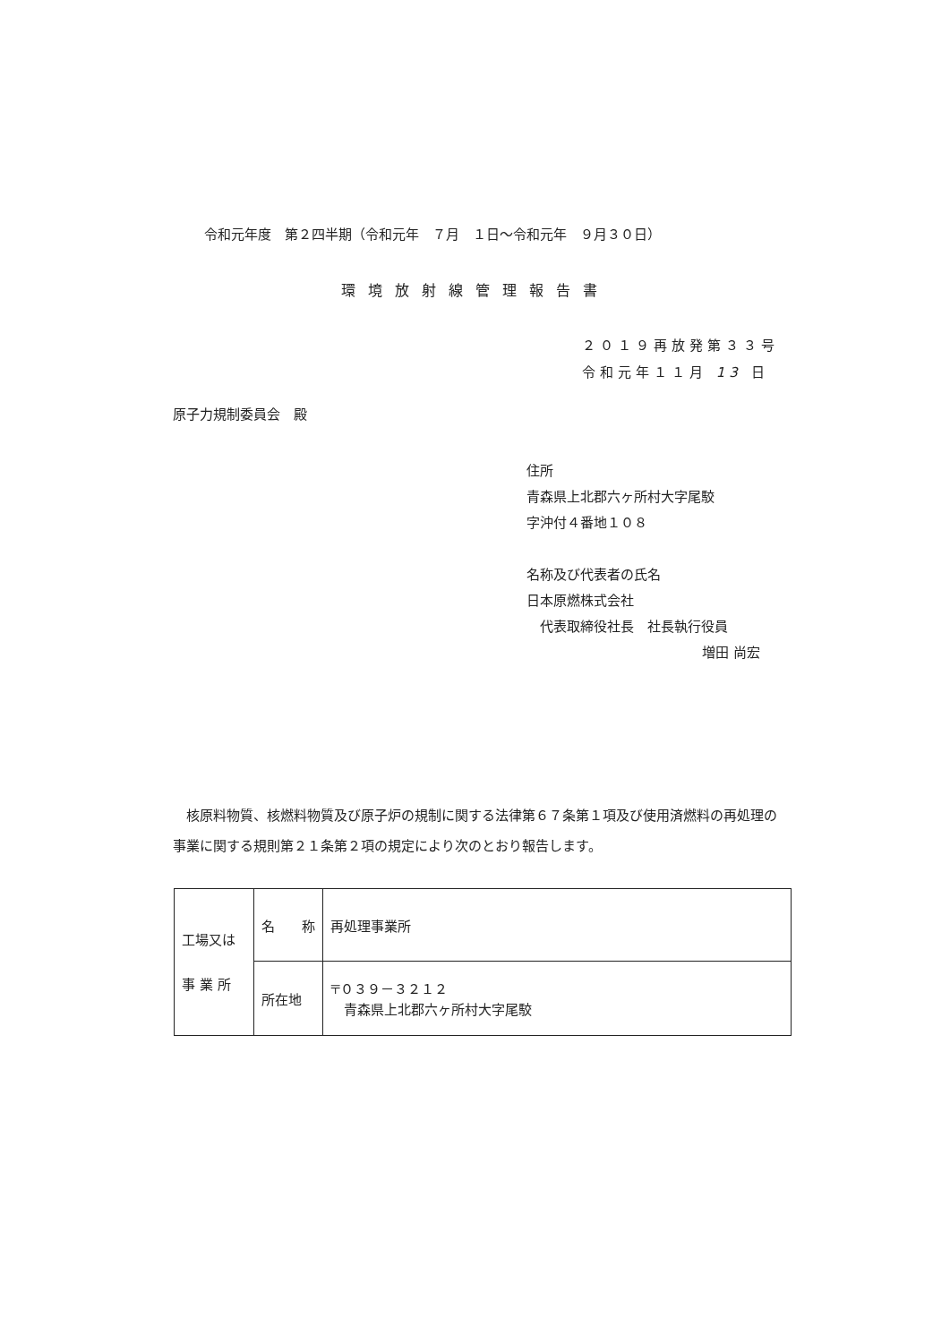令和元年度　第２四半期（令和元年　７月　１日～令和元年　９月３０日）
環境放射線管理報告書
２０１９再放発第３３号
令和元年１１月 13 日
原子力規制委員会　殿
住所
青森県上北郡六ヶ所村大字尾駮
字沖付４番地１０８
名称及び代表者の氏名
日本原燃株式会社
　代表取締役社長　社長執行役員
増田 尚宏
　核原料物質、核燃料物質及び原子炉の規制に関する法律第６７条第１項及び使用済燃料の再処理の事業に関する規則第２１条第２項の規定により次のとおり報告します。
| 工場又は 事 業 所 | 名 称 | 再処理事業所 |
| | 所在地 | 〒０３９－３２１２ 青森県上北郡六ヶ所村大字尾駮 |